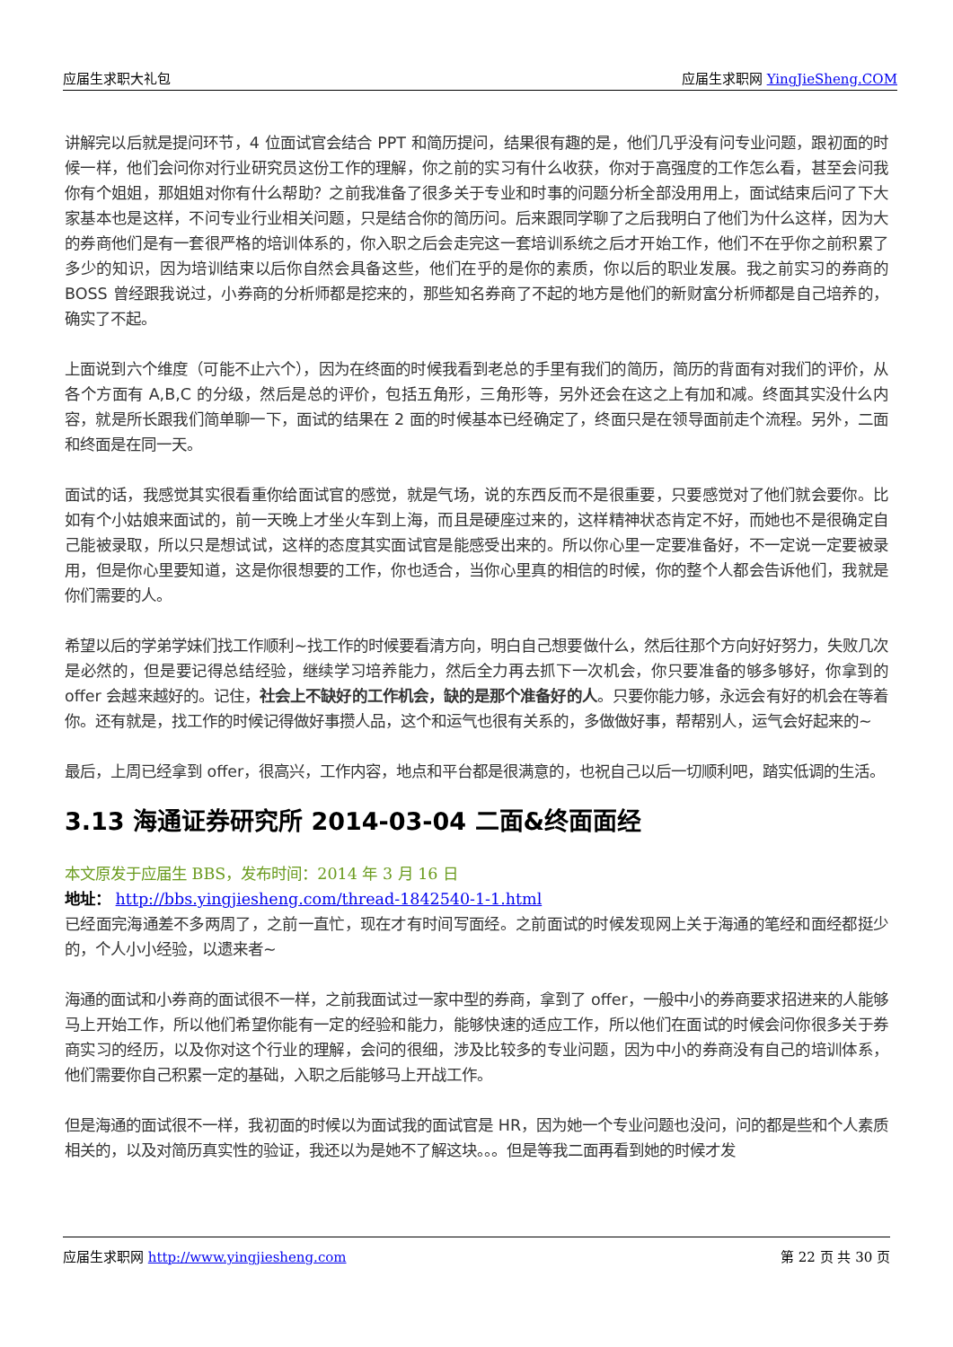应届生求职大礼包 应届生求职网 YingJieSheng.COM
讲解完以后就是提问环节，4 位面试官会结合 PPT 和简历提问，结果很有趣的是，他们几乎没有问专业问题，跟初面的时候一样，他们会问你对行业研究员这份工作的理解，你之前的实习有什么收获，你对于高强度的工作怎么看，甚至会问我你有个姐姐，那姐姐对你有什么帮助？之前我准备了很多关于专业和时事的问题分析全部没用用上，面试结束后问了下大家基本也是这样，不问专业行业相关问题，只是结合你的简历问。后来跟同学聊了之后我明白了他们为什么这样，因为大的券商他们是有一套很严格的培训体系的，你入职之后会走完这一套培训系统之后才开始工作，他们不在乎你之前积累了多少的知识，因为培训结束以后你自然会具备这些，他们在乎的是你的素质，你以后的职业发展。我之前实习的券商的 BOSS 曾经跟我说过，小券商的分析师都是挖来的，那些知名券商了不起的地方是他们的新财富分析师都是自己培养的，确实了不起。
上面说到六个维度（可能不止六个），因为在终面的时候我看到老总的手里有我们的简历，简历的背面有对我们的评价，从各个方面有 A,B,C 的分级，然后是总的评价，包括五角形，三角形等，另外还会在这之上有加和减。终面其实没什么内容，就是所长跟我们简单聊一下，面试的结果在 2 面的时候基本已经确定了，终面只是在领导面前走个流程。另外，二面和终面是在同一天。
面试的话，我感觉其实很看重你给面试官的感觉，就是气场，说的东西反而不是很重要，只要感觉对了他们就会要你。比如有个小姑娘来面试的，前一天晚上才坐火车到上海，而且是硬座过来的，这样精神状态肯定不好，而她也不是很确定自己能被录取，所以只是想试试，这样的态度其实面试官是能感受出来的。所以你心里一定要准备好，不一定说一定要被录用，但是你心里要知道，这是你很想要的工作，你也适合，当你心里真的相信的时候，你的整个人都会告诉他们，我就是你们需要的人。
希望以后的学弟学妹们找工作顺利~找工作的时候要看清方向，明白自己想要做什么，然后往那个方向好好努力，失败几次是必然的，但是要记得总结经验，继续学习培养能力，然后全力再去抓下一次机会，你只要准备的够多够好，你拿到的 offer 会越来越好的。记住，社会上不缺好的工作机会，缺的是那个准备好的人。只要你能力够，永远会有好的机会在等着你。还有就是，找工作的时候记得做好事攒人品，这个和运气也很有关系的，多做做好事，帮帮别人，运气会好起来的~
最后，上周已经拿到 offer，很高兴，工作内容，地点和平台都是很满意的，也祝自己以后一切顺利吧，踏实低调的生活。
3.13 海通证券研究所 2014-03-04 二面&终面面经
本文原发于应届生 BBS，发布时间：2014 年 3 月 16 日
地址： http://bbs.yingjiesheng.com/thread-1842540-1-1.html
已经面完海通差不多两周了，之前一直忙，现在才有时间写面经。之前面试的时候发现网上关于海通的笔经和面经都挺少的，个人小小经验，以遗来者~
海通的面试和小券商的面试很不一样，之前我面试过一家中型的券商，拿到了 offer，一般中小的券商要求招进来的人能够马上开始工作，所以他们希望你能有一定的经验和能力，能够快速的适应工作，所以他们在面试的时候会问你很多关于券商实习的经历，以及你对这个行业的理解，会问的很细，涉及比较多的专业问题，因为中小的券商没有自己的培训体系，他们需要你自己积累一定的基础，入职之后能够马上开战工作。
但是海通的面试很不一样，我初面的时候以为面试我的面试官是 HR，因为她一个专业问题也没问，问的都是些和个人素质相关的，以及对简历真实性的验证，我还以为是她不了解这块。。。但是等我二面再看到她的时候才发
应届生求职网 http://www.yingjiesheng.com 第 22 页 共 30 页